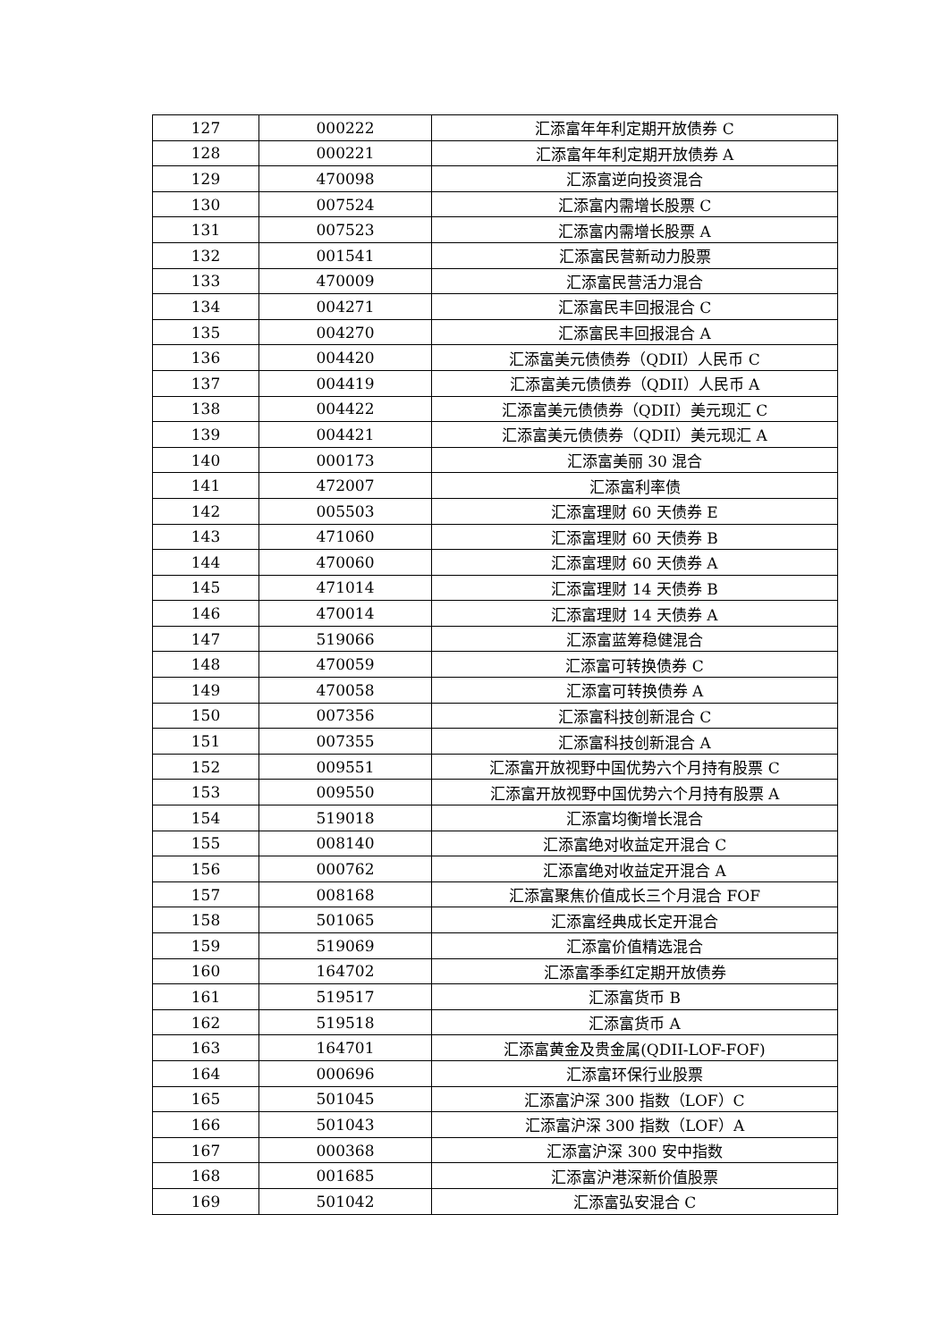| 127 | 000222 | 汇添富年年利定期开放债券 C |
| 128 | 000221 | 汇添富年年利定期开放债券 A |
| 129 | 470098 | 汇添富逆向投资混合 |
| 130 | 007524 | 汇添富内需增长股票 C |
| 131 | 007523 | 汇添富内需增长股票 A |
| 132 | 001541 | 汇添富民营新动力股票 |
| 133 | 470009 | 汇添富民营活力混合 |
| 134 | 004271 | 汇添富民丰回报混合 C |
| 135 | 004270 | 汇添富民丰回报混合 A |
| 136 | 004420 | 汇添富美元债债券（QDII）人民币 C |
| 137 | 004419 | 汇添富美元债债券（QDII）人民币 A |
| 138 | 004422 | 汇添富美元债债券（QDII）美元现汇 C |
| 139 | 004421 | 汇添富美元债债券（QDII）美元现汇 A |
| 140 | 000173 | 汇添富美丽 30 混合 |
| 141 | 472007 | 汇添富利率债 |
| 142 | 005503 | 汇添富理财 60 天债券 E |
| 143 | 471060 | 汇添富理财 60 天债券 B |
| 144 | 470060 | 汇添富理财 60 天债券 A |
| 145 | 471014 | 汇添富理财 14 天债券 B |
| 146 | 470014 | 汇添富理财 14 天债券 A |
| 147 | 519066 | 汇添富蓝筹稳健混合 |
| 148 | 470059 | 汇添富可转换债券 C |
| 149 | 470058 | 汇添富可转换债券 A |
| 150 | 007356 | 汇添富科技创新混合 C |
| 151 | 007355 | 汇添富科技创新混合 A |
| 152 | 009551 | 汇添富开放视野中国优势六个月持有股票 C |
| 153 | 009550 | 汇添富开放视野中国优势六个月持有股票 A |
| 154 | 519018 | 汇添富均衡增长混合 |
| 155 | 008140 | 汇添富绝对收益定开混合 C |
| 156 | 000762 | 汇添富绝对收益定开混合 A |
| 157 | 008168 | 汇添富聚焦价值成长三个月混合 FOF |
| 158 | 501065 | 汇添富经典成长定开混合 |
| 159 | 519069 | 汇添富价值精选混合 |
| 160 | 164702 | 汇添富季季红定期开放债券 |
| 161 | 519517 | 汇添富货币 B |
| 162 | 519518 | 汇添富货币 A |
| 163 | 164701 | 汇添富黄金及贵金属(QDII-LOF-FOF) |
| 164 | 000696 | 汇添富环保行业股票 |
| 165 | 501045 | 汇添富沪深 300 指数（LOF）C |
| 166 | 501043 | 汇添富沪深 300 指数（LOF）A |
| 167 | 000368 | 汇添富沪深 300 安中指数 |
| 168 | 001685 | 汇添富沪港深新价值股票 |
| 169 | 501042 | 汇添富弘安混合 C |